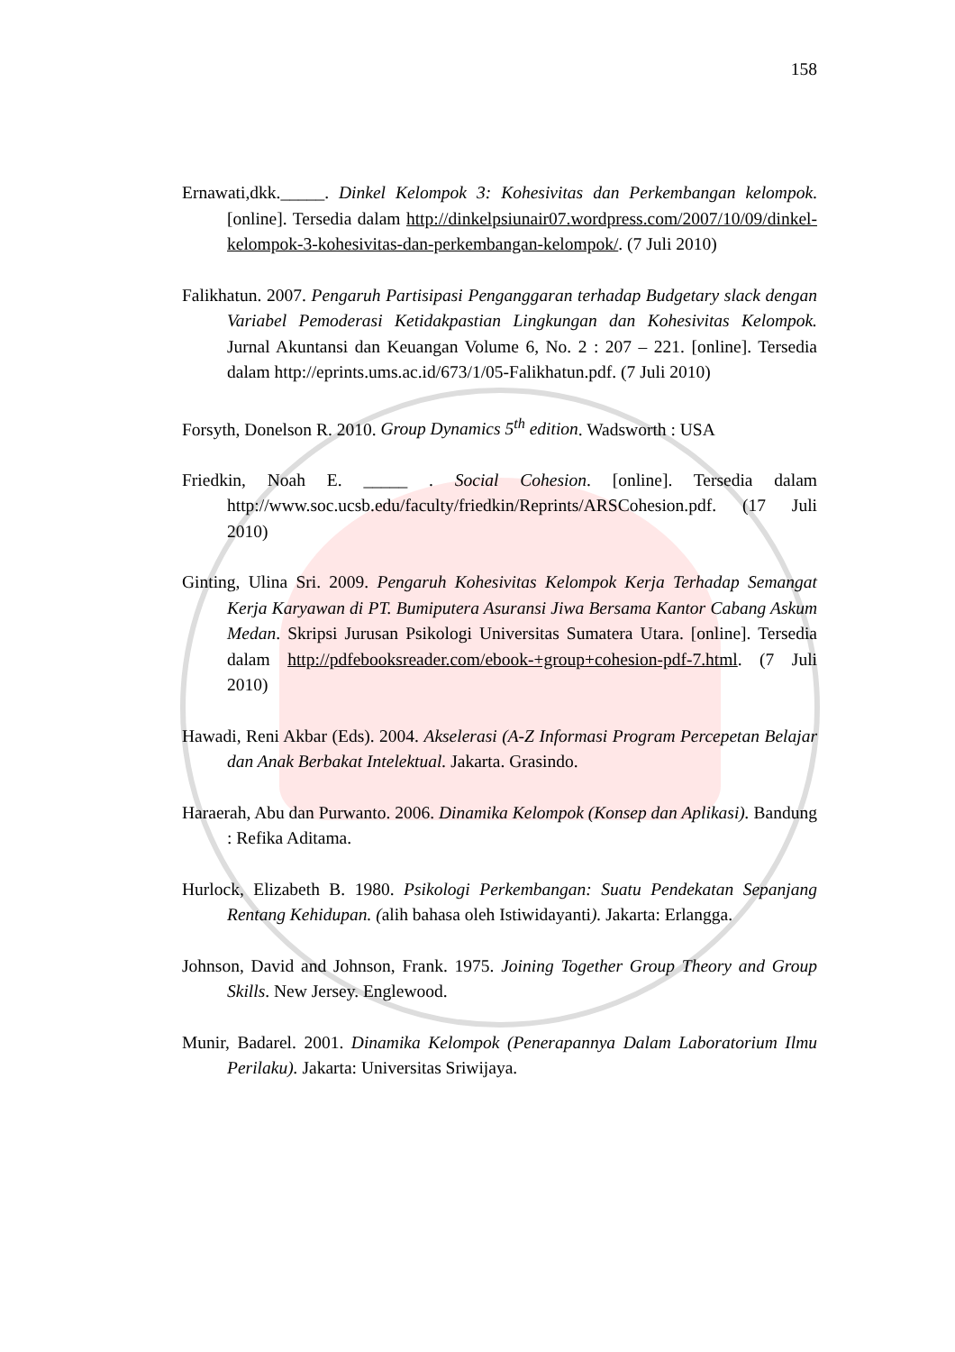158
Ernawati,dkk._____. Dinkel Kelompok 3: Kohesivitas dan Perkembangan kelompok. [online]. Tersedia dalam http://dinkelpsiunair07.wordpress.com/2007/10/09/dinkel-kelompok-3-kohesivitas-dan-perkembangan-kelompok/. (7 Juli 2010)
Falikhatun. 2007. Pengaruh Partisipasi Penganggaran terhadap Budgetary slack dengan Variabel Pemoderasi Ketidakpastian Lingkungan dan Kohesivitas Kelompok. Jurnal Akuntansi dan Keuangan Volume 6, No. 2 : 207 – 221. [online]. Tersedia dalam http://eprints.ums.ac.id/673/1/05-Falikhatun.pdf. (7 Juli 2010)
Forsyth, Donelson R. 2010. Group Dynamics 5<sup>th</sup> edition. Wadsworth : USA
Friedkin, Noah E. _____ . Social Cohesion. [online]. Tersedia dalam http://www.soc.ucsb.edu/faculty/friedkin/Reprints/ARSCohesion.pdf. (17 Juli 2010)
Ginting, Ulina Sri. 2009. Pengaruh Kohesivitas Kelompok Kerja Terhadap Semangat Kerja Karyawan di PT. Bumiputera Asuransi Jiwa Bersama Kantor Cabang Askum Medan. Skripsi Jurusan Psikologi Universitas Sumatera Utara. [online]. Tersedia dalam http://pdfebooksreader.com/ebook-+group+cohesion-pdf-7.html. (7 Juli 2010)
Hawadi, Reni Akbar (Eds). 2004. Akselerasi (A-Z Informasi Program Percepetan Belajar dan Anak Berbakat Intelektual. Jakarta. Grasindo.
Haraerah, Abu dan Purwanto. 2006. Dinamika Kelompok (Konsep dan Aplikasi). Bandung : Refika Aditama.
Hurlock, Elizabeth B. 1980. Psikologi Perkembangan: Suatu Pendekatan Sepanjang Rentang Kehidupan. (alih bahasa oleh Istiwidayanti). Jakarta: Erlangga.
Johnson, David and Johnson, Frank. 1975. Joining Together Group Theory and Group Skills. New Jersey. Englewood.
Munir, Badarel. 2001. Dinamika Kelompok (Penerapannya Dalam Laboratorium Ilmu Perilaku). Jakarta: Universitas Sriwijaya.